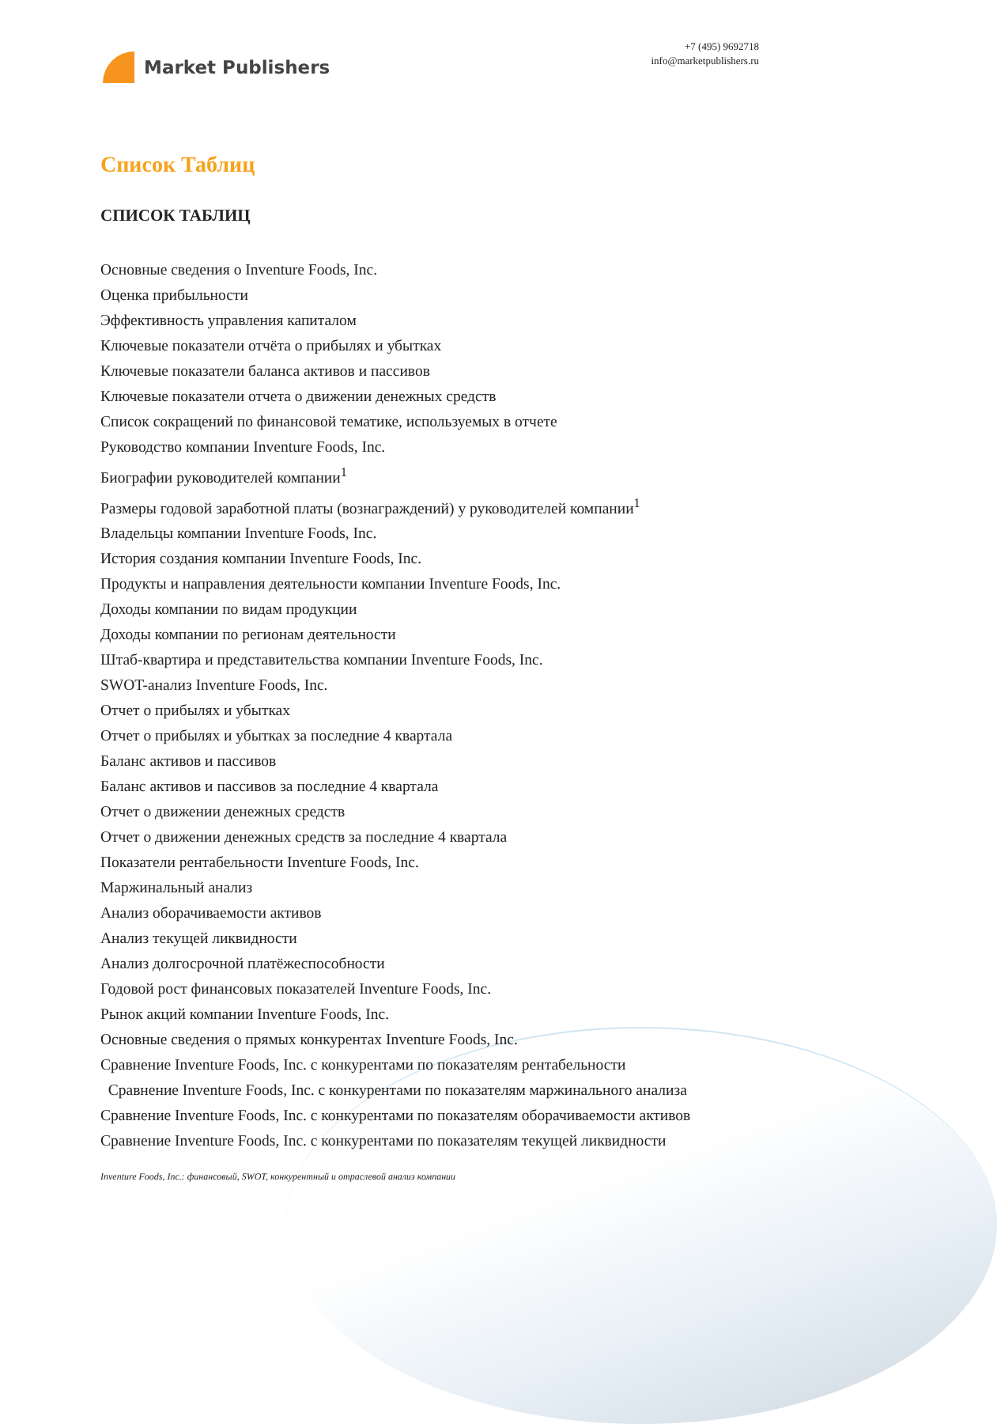Market Publishers
+7 (495) 9692718
info@marketpublishers.ru
Список Таблиц
СПИСОК ТАБЛИЦ
Основные сведения о Inventure Foods, Inc.
Оценка прибыльности
Эффективность управления капиталом
Ключевые показатели отчёта о прибылях и убытках
Ключевые показатели баланса активов и пассивов
Ключевые показатели отчета о движении денежных средств
Список сокращений по финансовой тематике, используемых в отчете
Руководство компании Inventure Foods, Inc.
Биографии руководителей компании<sup>1</sup>
Размеры годовой заработной платы (вознаграждений) у руководителей компании<sup>1</sup>
Владельцы компании Inventure Foods, Inc.
История создания компании Inventure Foods, Inc.
Продукты и направления деятельности компании Inventure Foods, Inc.
Доходы компании по видам продукции
Доходы компании по регионам деятельности
Штаб-квартира и представительства компании Inventure Foods, Inc.
SWOT-анализ Inventure Foods, Inc.
Отчет о прибылях и убытках
Отчет о прибылях и убытках за последние 4 квартала
Баланс активов и пассивов
Баланс активов и пассивов за последние 4 квартала
Отчет о движении денежных средств
Отчет о движении денежных средств за последние 4 квартала
Показатели рентабельности Inventure Foods, Inc.
Маржинальный анализ
Анализ оборачиваемости активов
Анализ текущей ликвидности
Анализ долгосрочной платёжеспособности
Годовой рост финансовых показателей Inventure Foods, Inc.
Рынок акций компании Inventure Foods, Inc.
Основные сведения о прямых конкурентах Inventure Foods, Inc.
Сравнение Inventure Foods, Inc. с конкурентами по показателям рентабельности
Сравнение Inventure Foods, Inc. с конкурентами по показателям маржинального анализа
Сравнение Inventure Foods, Inc. с конкурентами по показателям оборачиваемости активов
Сравнение Inventure Foods, Inc. с конкурентами по показателям текущей ликвидности
Inventure Foods, Inc.: финансовый, SWOT, конкурентный и отраслевой анализ компании